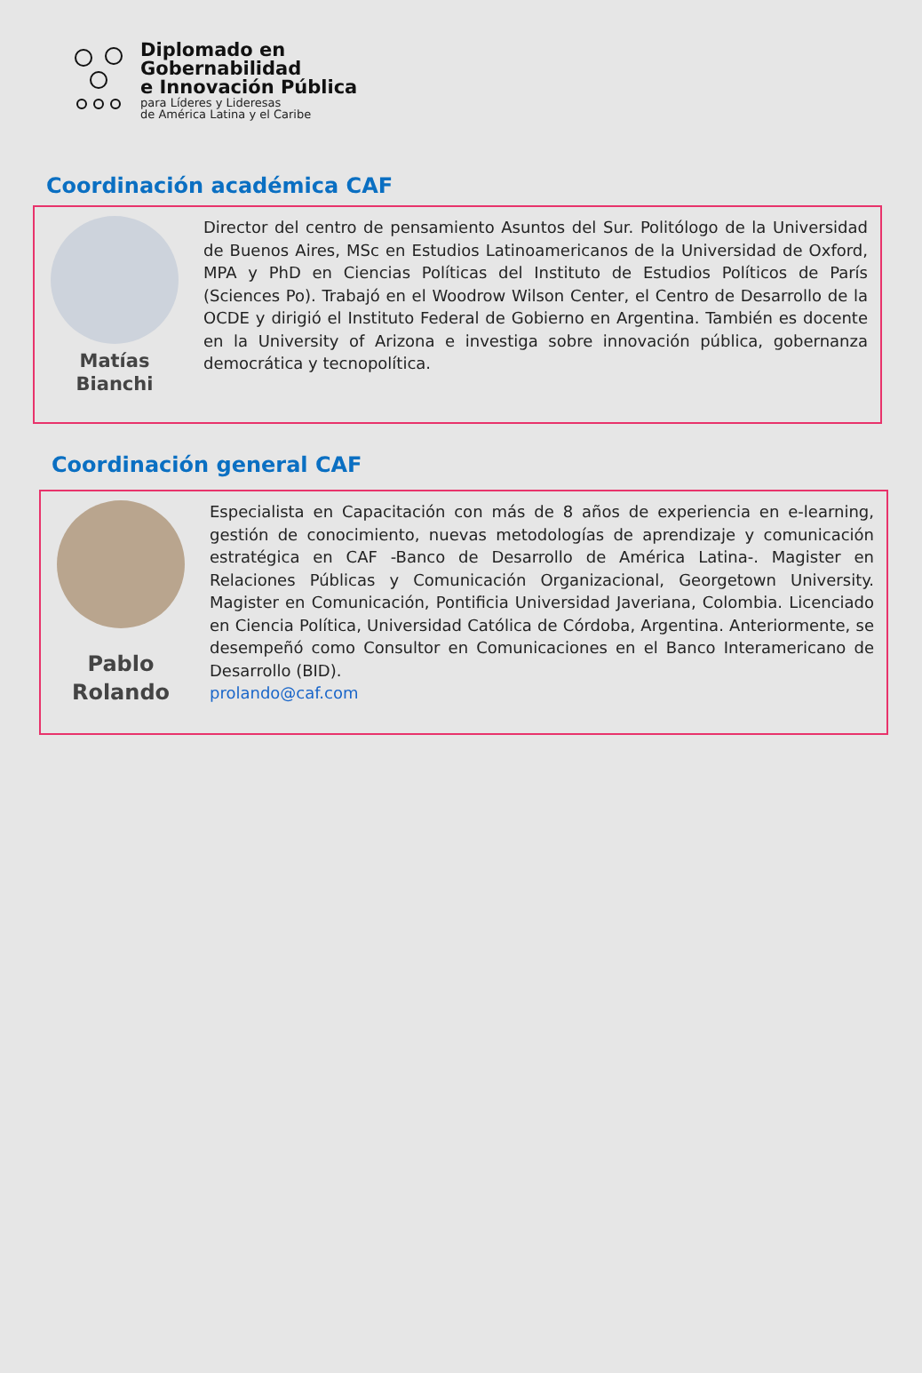Diplomado en
Gobernabilidad
e Innovación Pública
para Líderes y Lideresas
de América Latina y el Caribe
Coordinación académica CAF
Matías
Bianchi
Director del centro de pensamiento Asuntos del Sur. Politólogo de la Universidad de Buenos Aires, MSc en Estudios Latinoamericanos de la Universidad de Oxford, MPA y PhD en Ciencias Políticas del Instituto de Estudios Políticos de París (Sciences Po). Trabajó en el Woodrow Wilson Center, el Centro de Desarrollo de la OCDE y dirigió el Instituto Federal de Gobierno en Argentina. También es docente en la University of Arizona e investiga sobre innovación pública, gobernanza democrática y tecnopolítica.
Coordinación general CAF
Pablo
Rolando
Especialista en Capacitación con más de 8 años de experiencia en e-learning, gestión de conocimiento, nuevas metodologías de aprendizaje y comunicación estratégica en CAF -Banco de Desarrollo de América Latina-. Magister en Relaciones Públicas y Comunicación Organizacional, Georgetown University. Magister en Comunicación, Pontificia Universidad Javeriana, Colombia. Licenciado en Ciencia Política, Universidad Católica de Córdoba, Argentina. Anteriormente, se desempeñó como Consultor en Comunicaciones en el Banco Interamericano de Desarrollo (BID).
prolando@caf.com